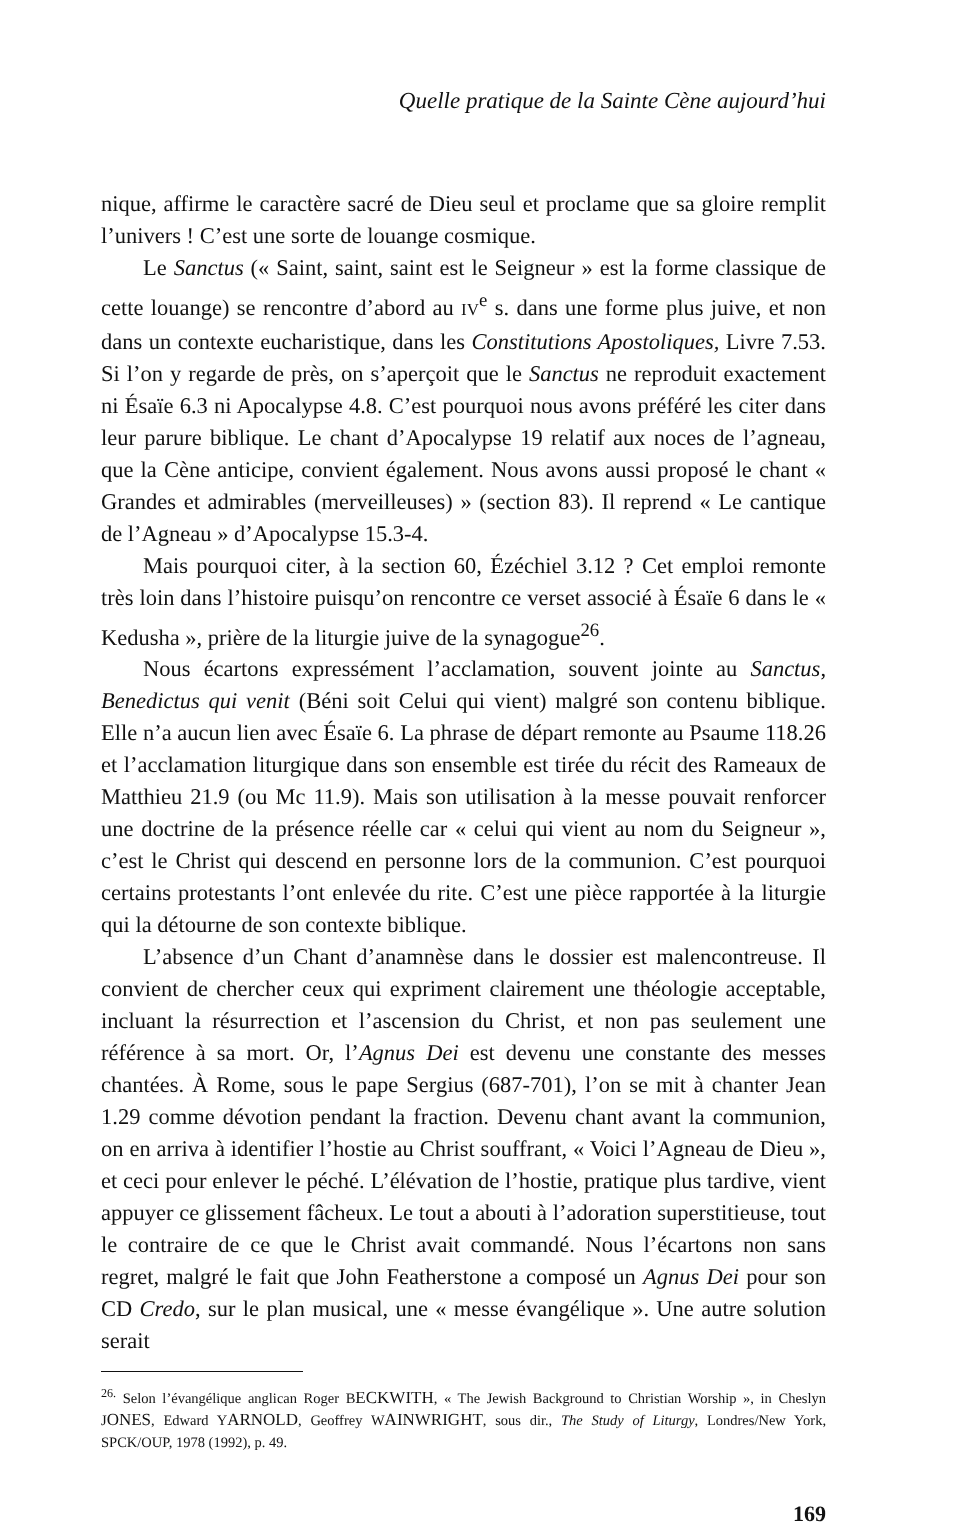Quelle pratique de la Sainte Cène aujourd’hui
nique, affirme le caractère sacré de Dieu seul et proclame que sa gloire remplit l’univers ! C’est une sorte de louange cosmique.
Le Sanctus (« Saint, saint, saint est le Seigneur » est la forme classique de cette louange) se rencontre d’abord au IV<sup>e</sup> s. dans une forme plus juive, et non dans un contexte eucharistique, dans les Constitutions Apostoliques, Livre 7.53. Si l’on y regarde de près, on s’aperçoit que le Sanctus ne reproduit exactement ni Ésaïe 6.3 ni Apocalypse 4.8. C’est pourquoi nous avons préféré les citer dans leur parure biblique. Le chant d’Apocalypse 19 relatif aux noces de l’agneau, que la Cène anticipe, convient également. Nous avons aussi proposé le chant « Grandes et admirables (merveilleuses) » (section 83). Il reprend « Le cantique de l’Agneau » d’Apocalypse 15.3-4.
Mais pourquoi citer, à la section 60, Ézéchiel 3.12 ? Cet emploi remonte très loin dans l’histoire puisqu’on rencontre ce verset associé à Ésaïe 6 dans le « Kedusha », prière de la liturgie juive de la synagogue<sup>26</sup>.
Nous écartons expressément l’acclamation, souvent jointe au Sanctus, Benedictus qui venit (Béni soit Celui qui vient) malgré son contenu biblique. Elle n’a aucun lien avec Ésaïe 6. La phrase de départ remonte au Psaume 118.26 et l’acclamation liturgique dans son ensemble est tirée du récit des Rameaux de Matthieu 21.9 (ou Mc 11.9). Mais son utilisation à la messe pouvait renforcer une doctrine de la présence réelle car « celui qui vient au nom du Seigneur », c’est le Christ qui descend en personne lors de la communion. C’est pourquoi certains protestants l’ont enlevée du rite. C’est une pièce rapportée à la liturgie qui la détourne de son contexte biblique.
L’absence d’un Chant d’anamnèse dans le dossier est malencontreuse. Il convient de chercher ceux qui expriment clairement une théologie acceptable, incluant la résurrection et l’ascension du Christ, et non pas seulement une référence à sa mort. Or, l’Agnus Dei est devenu une constante des messes chantées. À Rome, sous le pape Sergius (687-701), l’on se mit à chanter Jean 1.29 comme dévotion pendant la fraction. Devenu chant avant la communion, on en arriva à identifier l’hostie au Christ souffrant, « Voici l’Agneau de Dieu », et ceci pour enlever le péché. L’élévation de l’hostie, pratique plus tardive, vient appuyer ce glissement fâcheux. Le tout a abouti à l’adoration superstitieuse, tout le contraire de ce que le Christ avait commandé. Nous l’écartons non sans regret, malgré le fait que John Featherstone a composé un Agnus Dei pour son CD Credo, sur le plan musical, une « messe évangélique ». Une autre solution serait
<sup>26.</sup> Selon l’évangélique anglican Roger BECKWITH, « The Jewish Background to Christian Worship », in Cheslyn JONES, Edward YARNOLD, Geoffrey WAINWRIGHT, sous dir., The Study of Liturgy, Londres/New York, SPCK/OUP, 1978 (1992), p. 49.
169